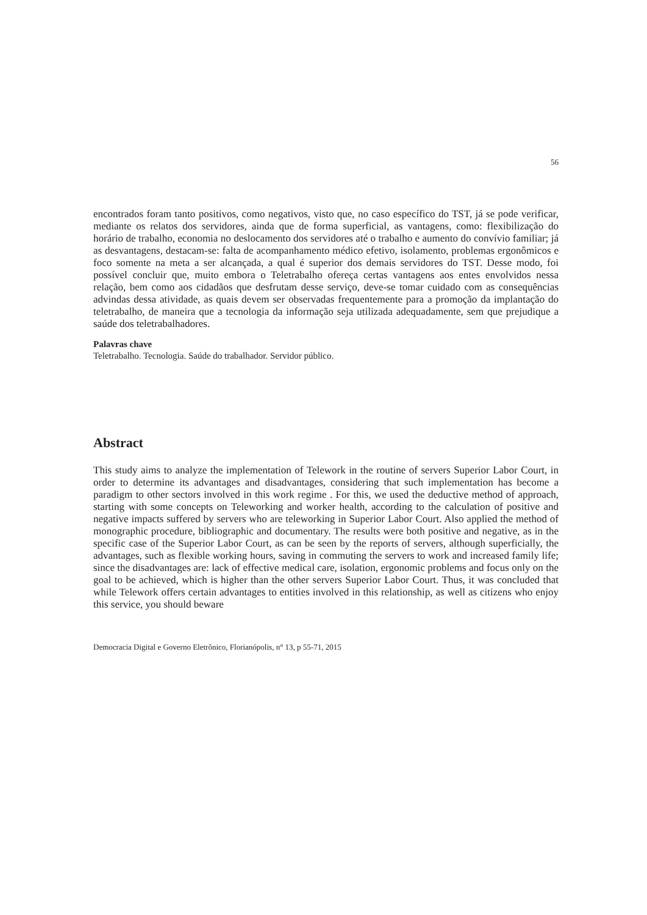56
encontrados foram tanto positivos, como negativos, visto que, no caso específico do TST, já se pode verificar, mediante os relatos dos servidores, ainda que de forma superficial, as vantagens, como: flexibilização do horário de trabalho, economia no deslocamento dos servidores até o trabalho e aumento do convívio familiar; já as desvantagens, destacam-se: falta de acompanhamento médico efetivo, isolamento, problemas ergonômicos e foco somente na meta a ser alcançada, a qual é superior dos demais servidores do TST. Desse modo, foi possível concluir que, muito embora o Teletrabalho ofereça certas vantagens aos entes envolvidos nessa relação, bem como aos cidadãos que desfrutam desse serviço, deve-se tomar cuidado com as consequências advindas dessa atividade, as quais devem ser observadas frequentemente para a promoção da implantação do teletrabalho, de maneira que a tecnologia da informação seja utilizada adequadamente, sem que prejudique a saúde dos teletrabalhadores.
Palavras chave
Teletrabalho. Tecnologia. Saúde do trabalhador. Servidor público.
Abstract
This study aims to analyze the implementation of Telework in the routine of servers Superior Labor Court, in order to determine its advantages and disadvantages, considering that such implementation has become a paradigm to other sectors involved in this work regime . For this, we used the deductive method of approach, starting with some concepts on Teleworking and worker health, according to the calculation of positive and negative impacts suffered by servers who are teleworking in Superior Labor Court. Also applied the method of monographic procedure, bibliographic and documentary. The results were both positive and negative, as in the specific case of the Superior Labor Court, as can be seen by the reports of servers, although superficially, the advantages, such as flexible working hours, saving in commuting the servers to work and increased family life; since the disadvantages are: lack of effective medical care, isolation, ergonomic problems and focus only on the goal to be achieved, which is higher than the other servers Superior Labor Court. Thus, it was concluded that while Telework offers certain advantages to entities involved in this relationship, as well as citizens who enjoy this service, you should beware
Democracia Digital e Governo Eletrônico, Florianópolis, n° 13, p 55-71, 2015